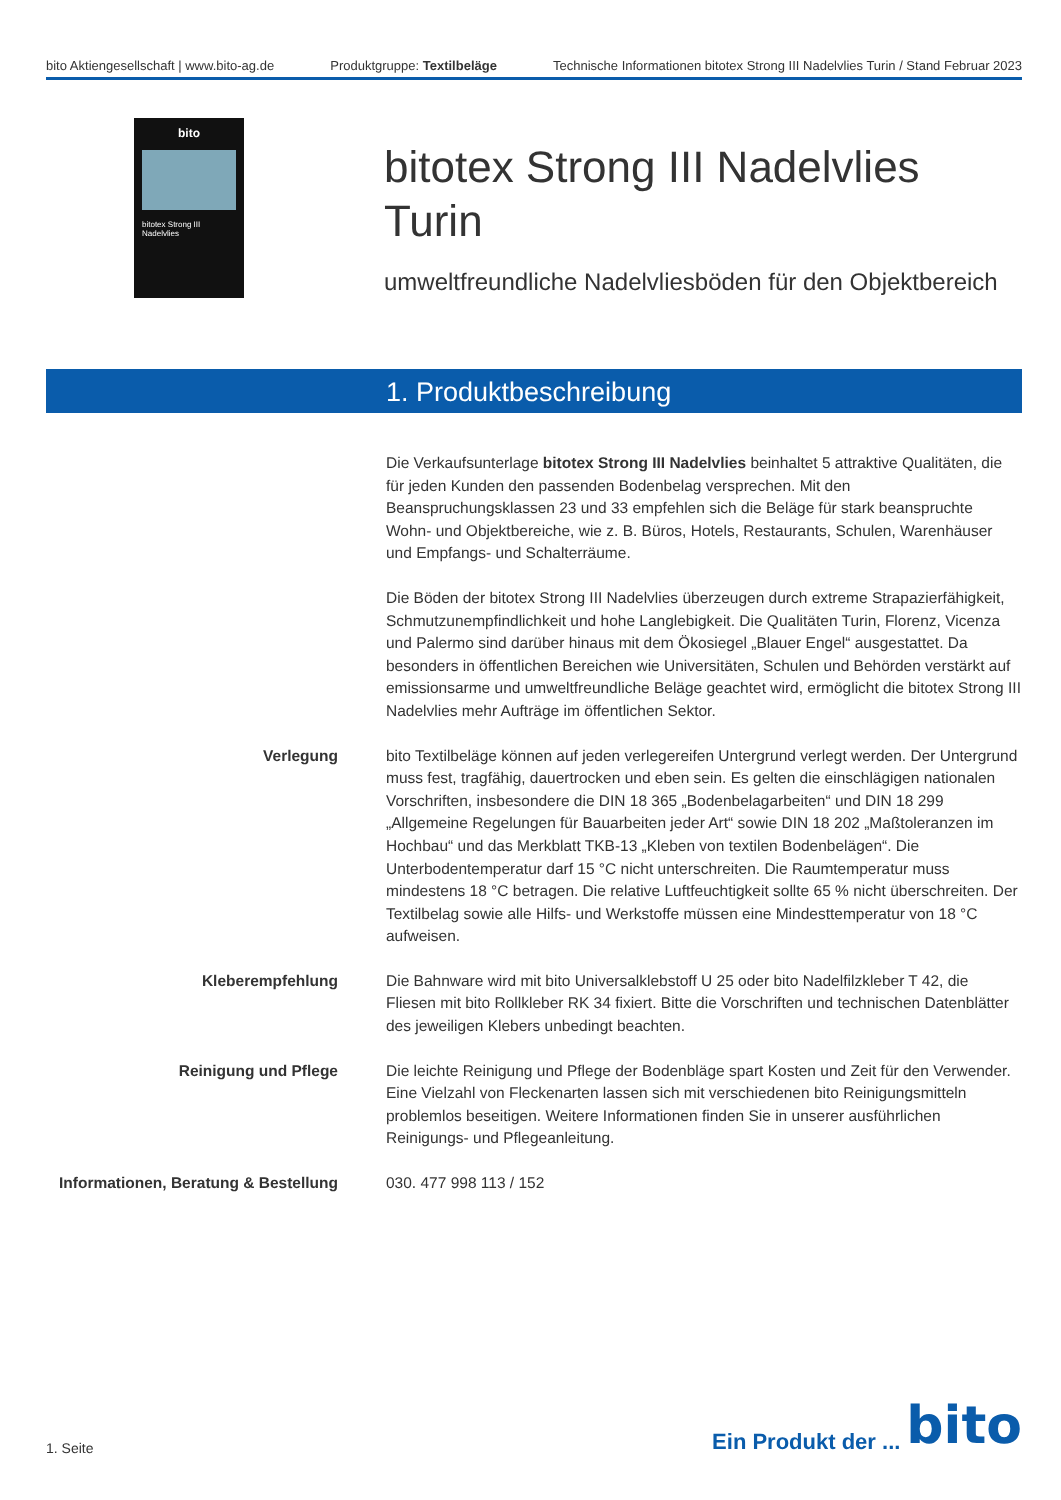bito Aktiengesellschaft | www.bito-ag.de
Produktgruppe: Textilbeläge Technische Informationen bitotex Strong III Nadelvlies Turin / Stand Februar 2023
bito
bitotex Strong III Nadelvlies
bitotex Strong III Nadelvlies
Turin
umweltfreundliche Nadelvliesböden für den Objektbereich
1. Produktbeschreibung
Die Verkaufsunterlage bitotex Strong III Nadelvlies beinhaltet 5 attraktive Qualitäten, die für jeden Kunden den passenden Bodenbelag versprechen. Mit den Beanspruchungsklassen 23 und 33 empfehlen sich die Beläge für stark beanspruchte Wohn- und Objektbereiche, wie z. B. Büros, Hotels, Restaurants, Schulen, Warenhäuser und Empfangs- und Schalterräume.
Die Böden der bitotex Strong III Nadelvlies überzeugen durch extreme Strapazierfähigkeit, Schmutzunempfindlichkeit und hohe Langlebigkeit. Die Qualitäten Turin, Florenz, Vicenza und Palermo sind darüber hinaus mit dem Ökosiegel „Blauer Engel“ ausgestattet. Da besonders in öffentlichen Bereichen wie Universitäten, Schulen und Behörden verstärkt auf emissionsarme und umweltfreundliche Beläge geachtet wird, ermöglicht die bitotex Strong III Nadelvlies mehr Aufträge im öffentlichen Sektor.
Verlegung bito Textilbeläge können auf jeden verlegereifen Untergrund verlegt werden. Der Untergrund muss fest, tragfähig, dauertrocken und eben sein. Es gelten die einschlägigen nationalen Vorschriften, insbesondere die DIN 18 365 „Bodenbelagarbeiten“ und DIN 18 299 „Allgemeine Regelungen für Bauarbeiten jeder Art“ sowie DIN 18 202 „Maßtoleranzen im Hochbau“ und das Merkblatt TKB-13 „Kleben von textilen Bodenbelägen“. Die Unterbodentemperatur darf 15 °C nicht unterschreiten. Die Raumtemperatur muss mindestens 18 °C betragen. Die relative Luftfeuchtigkeit sollte 65 % nicht überschreiten. Der Textilbelag sowie alle Hilfs- und Werkstoffe müssen eine Mindesttemperatur von 18 °C aufweisen.
Kleberempfehlung Die Bahnware wird mit bito Universalklebstoff U 25 oder bito Nadelfilzkleber T 42, die Fliesen mit bito Rollkleber RK 34 fixiert. Bitte die Vorschriften und technischen Datenblätter des jeweiligen Klebers unbedingt beachten.
Reinigung und Pflege Die leichte Reinigung und Pflege der Bodenbläge spart Kosten und Zeit für den Verwender. Eine Vielzahl von Fleckenarten lassen sich mit verschiedenen bito Reinigungsmitteln problemlos beseitigen. Weitere Informationen finden Sie in unserer ausführlichen Reinigungs- und Pflegeanleitung.
Informationen, Beratung & Bestellung
030. 477 998 113 / 152
1. Seite
Ein Produkt der ... bito